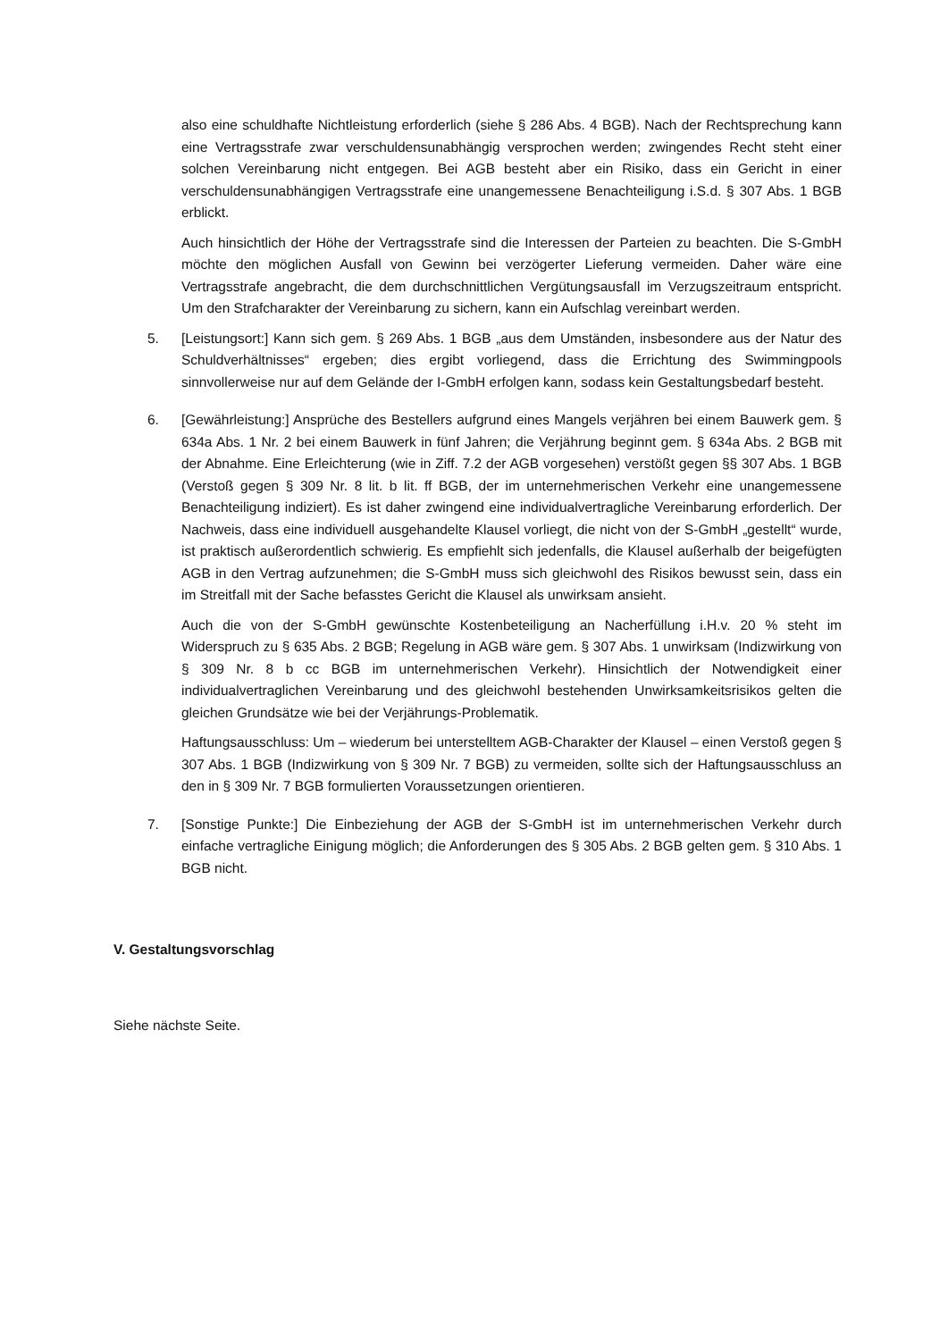also eine schuldhafte Nichtleistung erforderlich (siehe § 286 Abs. 4 BGB). Nach der Rechtsprechung kann eine Vertragsstrafe zwar verschuldensunabhängig versprochen werden; zwingendes Recht steht einer solchen Vereinbarung nicht entgegen. Bei AGB besteht aber ein Risiko, dass ein Gericht in einer verschuldensunabhängigen Vertragsstrafe eine unangemessene Benachteiligung i.S.d. § 307 Abs. 1 BGB erblickt.
Auch hinsichtlich der Höhe der Vertragsstrafe sind die Interessen der Parteien zu beachten. Die S-GmbH möchte den möglichen Ausfall von Gewinn bei verzögerter Lieferung vermeiden. Daher wäre eine Vertragsstrafe angebracht, die dem durchschnittlichen Vergütungsausfall im Verzugszeitraum entspricht. Um den Strafcharakter der Vereinbarung zu sichern, kann ein Aufschlag vereinbart werden.
5. [Leistungsort:] Kann sich gem. § 269 Abs. 1 BGB „aus dem Umständen, insbesondere aus der Natur des Schuldverhältnisses“ ergeben; dies ergibt vorliegend, dass die Errichtung des Swimmingpools sinnvollerweise nur auf dem Gelände der I-GmbH erfolgen kann, sodass kein Gestaltungsbedarf besteht.
6. [Gewährleistung:] Ansprüche des Bestellers aufgrund eines Mangels verjähren bei einem Bauwerk gem. § 634a Abs. 1 Nr. 2 bei einem Bauwerk in fünf Jahren; die Verjährung beginnt gem. § 634a Abs. 2 BGB mit der Abnahme. Eine Erleichterung (wie in Ziff. 7.2 der AGB vorgesehen) verstößt gegen §§ 307 Abs. 1 BGB (Verstoß gegen § 309 Nr. 8 lit. b lit. ff BGB, der im unternehmerischen Verkehr eine unangemessene Benachteiligung indiziert). Es ist daher zwingend eine individualvertragliche Vereinbarung erforderlich. Der Nachweis, dass eine individuell ausgehandelte Klausel vorliegt, die nicht von der S-GmbH „gestellt“ wurde, ist praktisch außerordentlich schwierig. Es empfiehlt sich jedenfalls, die Klausel außerhalb der beigefügten AGB in den Vertrag aufzunehmen; die S-GmbH muss sich gleichwohl des Risikos bewusst sein, dass ein im Streitfall mit der Sache befasstes Gericht die Klausel als unwirksam ansieht.
Auch die von der S-GmbH gewünschte Kostenbeteiligung an Nacherfüllung i.H.v. 20 % steht im Widerspruch zu § 635 Abs. 2 BGB; Regelung in AGB wäre gem. § 307 Abs. 1 unwirksam (Indizwirkung von § 309 Nr. 8 b cc BGB im unternehmerischen Verkehr). Hinsichtlich der Notwendigkeit einer individualvertraglichen Vereinbarung und des gleichwohl bestehenden Unwirksamkeitsrisikos gelten die gleichen Grundsätze wie bei der Verjährungs-Problematik.
Haftungsausschluss: Um – wiederum bei unterstelltem AGB-Charakter der Klausel – einen Verstoß gegen § 307 Abs. 1 BGB (Indizwirkung von § 309 Nr. 7 BGB) zu vermeiden, sollte sich der Haftungsausschluss an den in § 309 Nr. 7 BGB formulierten Voraussetzungen orientieren.
7. [Sonstige Punkte:] Die Einbeziehung der AGB der S-GmbH ist im unternehmerischen Verkehr durch einfache vertragliche Einigung möglich; die Anforderungen des § 305 Abs. 2 BGB gelten gem. § 310 Abs. 1 BGB nicht.
V. Gestaltungsvorschlag
Siehe nächste Seite.